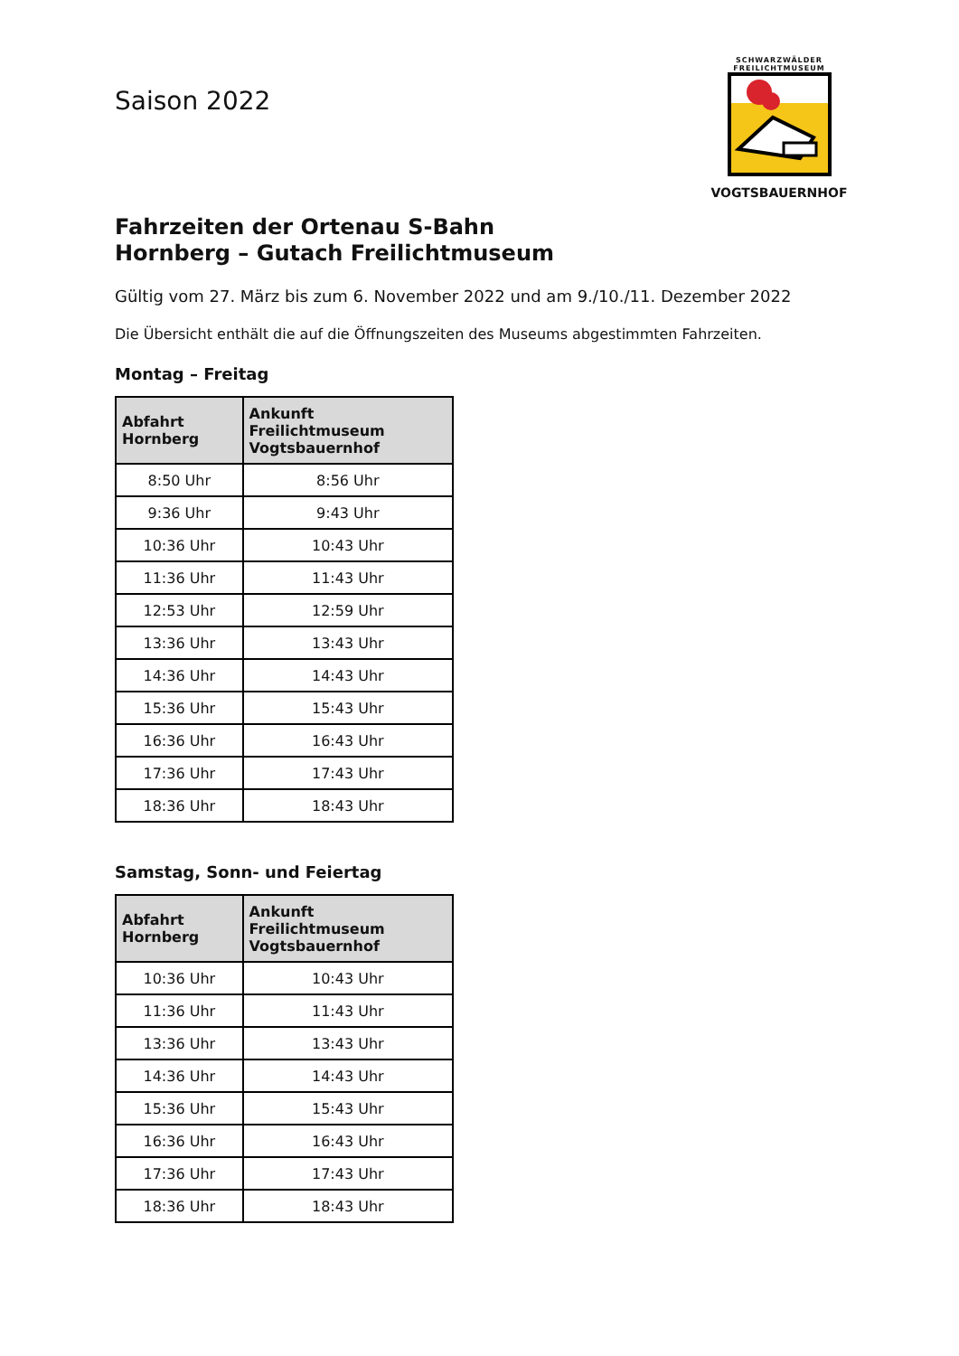Saison 2022
SCHWARZWÄLDER
FREILICHTMUSEUM
VOGTSBAUERNHOF
Fahrzeiten der Ortenau S-Bahn
Hornberg – Gutach Freilichtmuseum
Gültig vom 27. März bis zum 6. November 2022 und am 9./10./11. Dezember 2022
Die Übersicht enthält die auf die Öffnungszeiten des Museums abgestimmten Fahrzeiten.
Montag – Freitag
| Abfahrt Hornberg | Ankunft Freilichtmuseum Vogtsbauernhof |
| --- | --- |
| 8:50 Uhr | 8:56 Uhr |
| 9:36 Uhr | 9:43 Uhr |
| 10:36 Uhr | 10:43 Uhr |
| 11:36 Uhr | 11:43 Uhr |
| 12:53 Uhr | 12:59 Uhr |
| 13:36 Uhr | 13:43 Uhr |
| 14:36 Uhr | 14:43 Uhr |
| 15:36 Uhr | 15:43 Uhr |
| 16:36 Uhr | 16:43 Uhr |
| 17:36 Uhr | 17:43 Uhr |
| 18:36 Uhr | 18:43 Uhr |
Samstag, Sonn- und Feiertag
| Abfahrt Hornberg | Ankunft Freilichtmuseum Vogtsbauernhof |
| --- | --- |
| 10:36 Uhr | 10:43 Uhr |
| 11:36 Uhr | 11:43 Uhr |
| 13:36 Uhr | 13:43 Uhr |
| 14:36 Uhr | 14:43 Uhr |
| 15:36 Uhr | 15:43 Uhr |
| 16:36 Uhr | 16:43 Uhr |
| 17:36 Uhr | 17:43 Uhr |
| 18:36 Uhr | 18:43 Uhr |